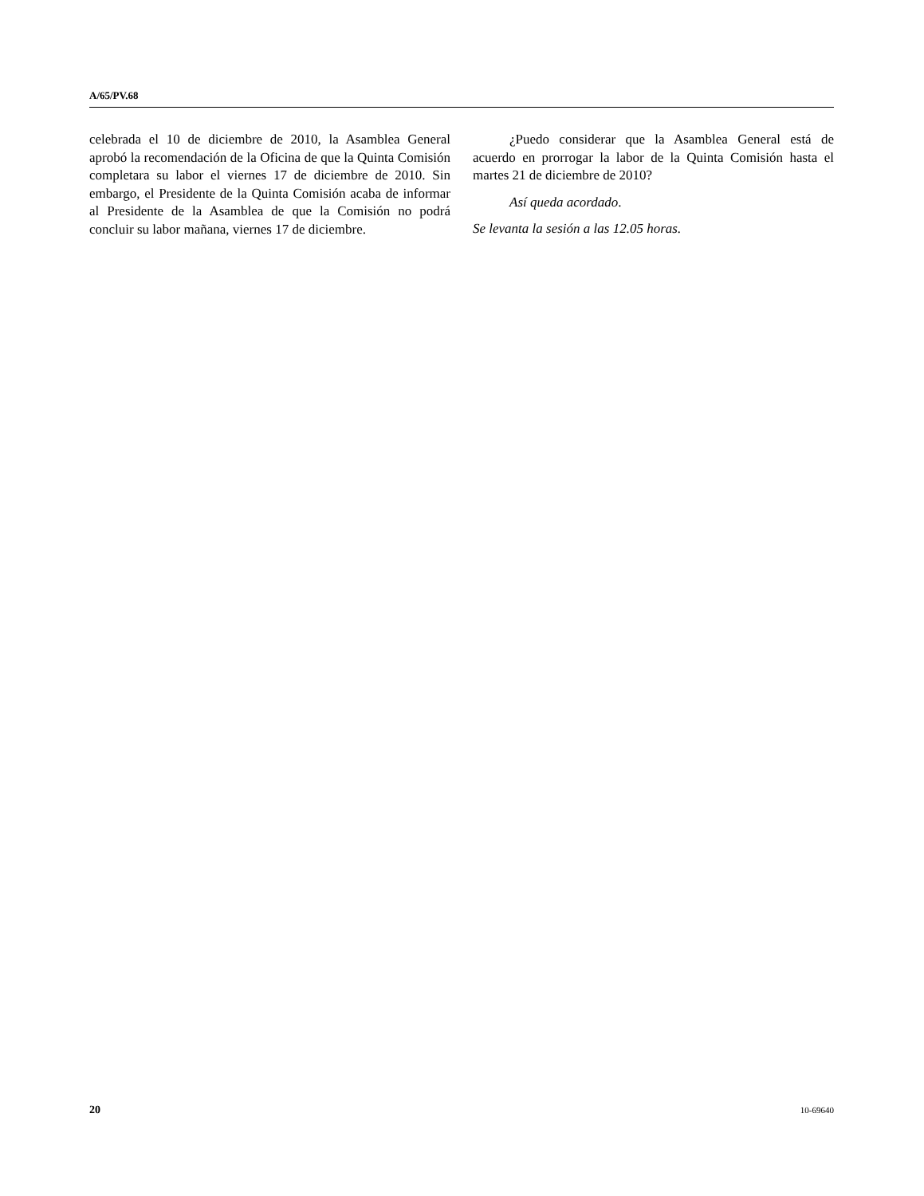A/65/PV.68
celebrada el 10 de diciembre de 2010, la Asamblea General aprobó la recomendación de la Oficina de que la Quinta Comisión completara su labor el viernes 17 de diciembre de 2010. Sin embargo, el Presidente de la Quinta Comisión acaba de informar al Presidente de la Asamblea de que la Comisión no podrá concluir su labor mañana, viernes 17 de diciembre.
¿Puedo considerar que la Asamblea General está de acuerdo en prorrogar la labor de la Quinta Comisión hasta el martes 21 de diciembre de 2010?
Así queda acordado.
Se levanta la sesión a las 12.05 horas.
20 10-69640